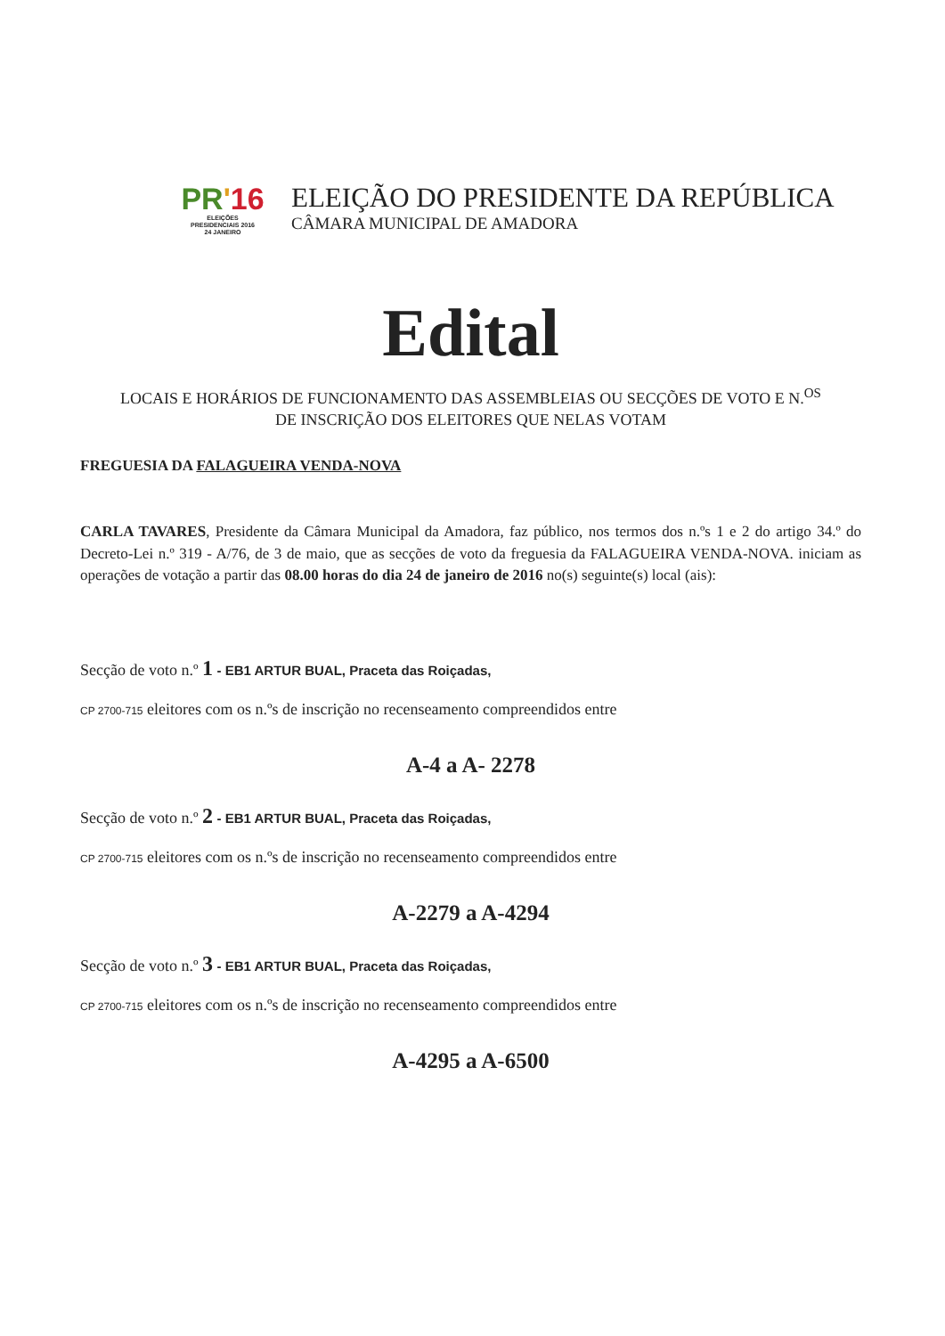PR'16
ELEIÇÕES
PRESIDENCIAIS 2016
24 JANEIRO
ELEIÇÃO DO PRESIDENTE DA REPÚBLICA
CÂMARA MUNICIPAL DE AMADORA
Edital
LOCAIS E HORÁRIOS DE FUNCIONAMENTO DAS ASSEMBLEIAS OU SECÇÕES DE VOTO E N.<sup>OS</sup>
DE INSCRIÇÃO DOS ELEITORES QUE NELAS VOTAM
FREGUESIA DA FALAGUEIRA VENDA-NOVA
CARLA TAVARES, Presidente da Câmara Municipal da Amadora, faz público, nos termos dos n.ºs 1 e 2 do artigo 34.º do Decreto-Lei n.º 319 - A/76, de 3 de maio, que as secções de voto da freguesia da FALAGUEIRA VENDA-NOVA. iniciam as operações de votação a partir das 08.00 horas do dia 24 de janeiro de 2016 no(s) seguinte(s) local (ais):
Secção de voto n.º 1 - EB1 ARTUR BUAL, Praceta das Roiçadas,
CP 2700-715 eleitores com os n.ºs de inscrição no recenseamento compreendidos entre
A-4 a A- 2278
Secção de voto n.º 2 - EB1 ARTUR BUAL, Praceta das Roiçadas,
CP 2700-715 eleitores com os n.ºs de inscrição no recenseamento compreendidos entre
A-2279 a A-4294
Secção de voto n.º 3 - EB1 ARTUR BUAL, Praceta das Roiçadas,
CP 2700-715 eleitores com os n.ºs de inscrição no recenseamento compreendidos entre
A-4295 a A-6500